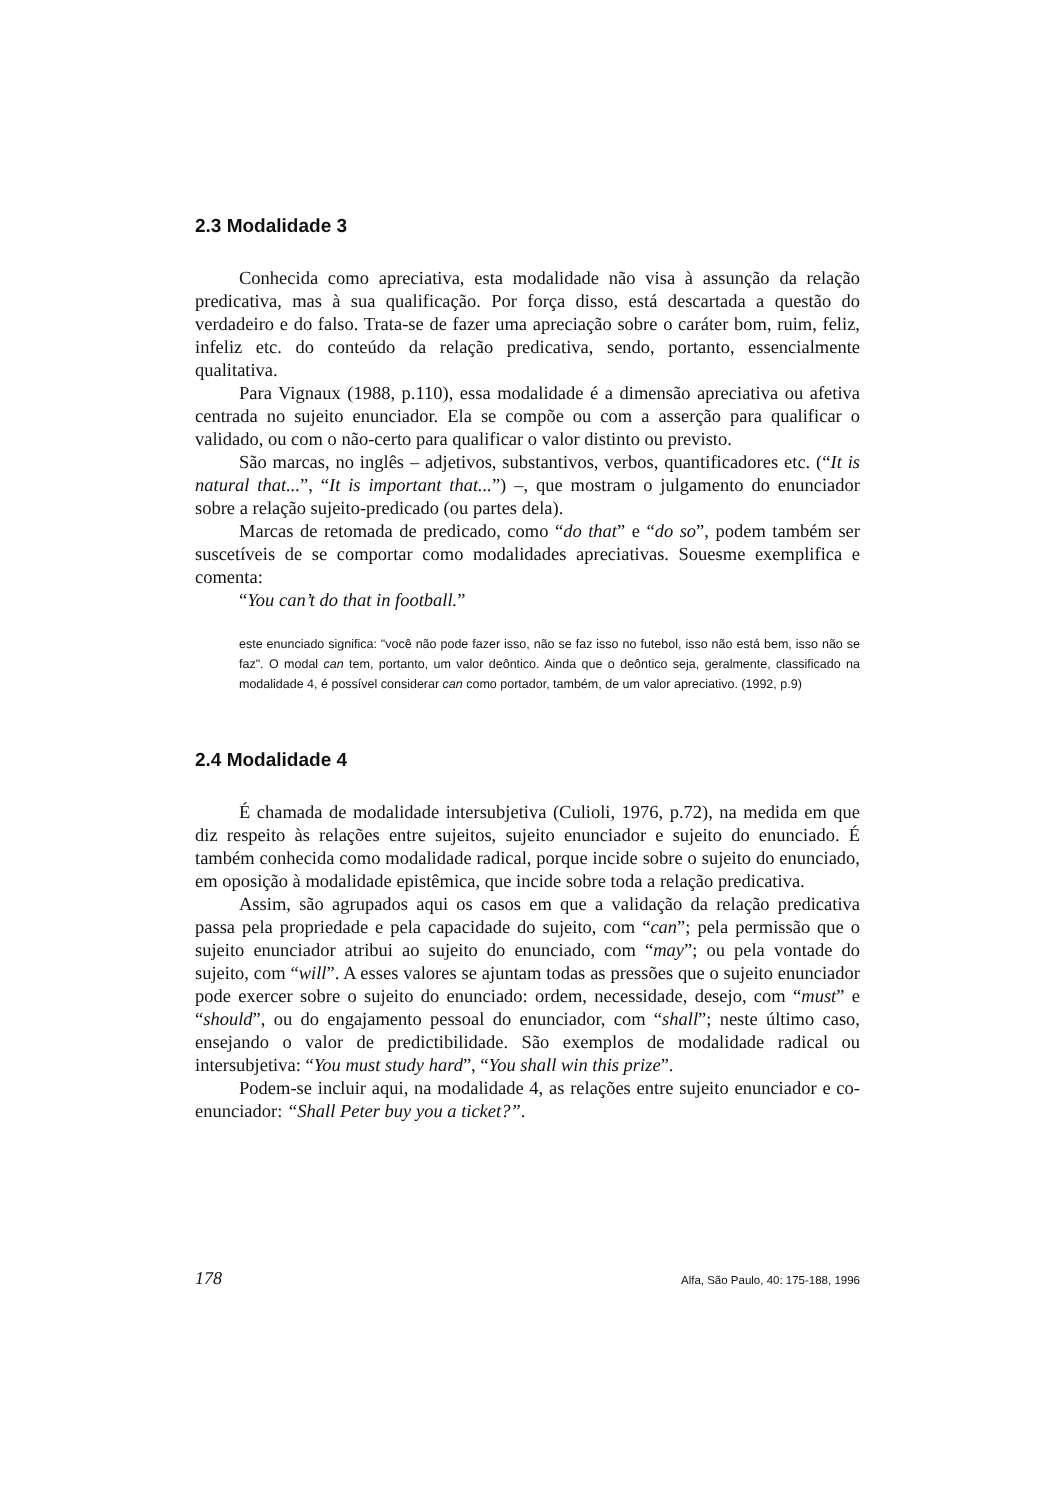2.3 Modalidade 3
Conhecida como apreciativa, esta modalidade não visa à assunção da relação predicativa, mas à sua qualificação. Por força disso, está descartada a questão do verdadeiro e do falso. Trata-se de fazer uma apreciação sobre o caráter bom, ruim, feliz, infeliz etc. do conteúdo da relação predicativa, sendo, portanto, essencialmente qualitativa.
Para Vignaux (1988, p.110), essa modalidade é a dimensão apreciativa ou afetiva centrada no sujeito enunciador. Ela se compõe ou com a asserção para qualificar o validado, ou com o não-certo para qualificar o valor distinto ou previsto.
São marcas, no inglês – adjetivos, substantivos, verbos, quantificadores etc. (“It is natural that...”, “It is important that...”) –, que mostram o julgamento do enunciador sobre a relação sujeito-predicado (ou partes dela).
Marcas de retomada de predicado, como “do that” e “do so”, podem também ser suscetíveis de se comportar como modalidades apreciativas. Souesme exemplifica e comenta:
“You can’t do that in football.”
este enunciado significa: "você não pode fazer isso, não se faz isso no futebol, isso não está bem, isso não se faz". O modal can tem, portanto, um valor deôntico. Ainda que o deôntico seja, geralmente, classificado na modalidade 4, é possível considerar can como portador, também, de um valor apreciativo. (1992, p.9)
2.4 Modalidade 4
É chamada de modalidade intersubjetiva (Culioli, 1976, p.72), na medida em que diz respeito às relações entre sujeitos, sujeito enunciador e sujeito do enunciado. É também conhecida como modalidade radical, porque incide sobre o sujeito do enunciado, em oposição à modalidade epistêmica, que incide sobre toda a relação predicativa.
Assim, são agrupados aqui os casos em que a validação da relação predicativa passa pela propriedade e pela capacidade do sujeito, com “can”; pela permissão que o sujeito enunciador atribui ao sujeito do enunciado, com “may”; ou pela vontade do sujeito, com “will”. A esses valores se ajuntam todas as pressões que o sujeito enunciador pode exercer sobre o sujeito do enunciado: ordem, necessidade, desejo, com “must” e “should”, ou do engajamento pessoal do enunciador, com “shall”; neste último caso, ensejando o valor de predictibilidade. São exemplos de modalidade radical ou intersubjetiva: “You must study hard”, “You shall win this prize”.
Podem-se incluir aqui, na modalidade 4, as relações entre sujeito enunciador e co-enunciador: “Shall Peter buy you a ticket?”.
178 Alfa, São Paulo, 40: 175-188, 1996